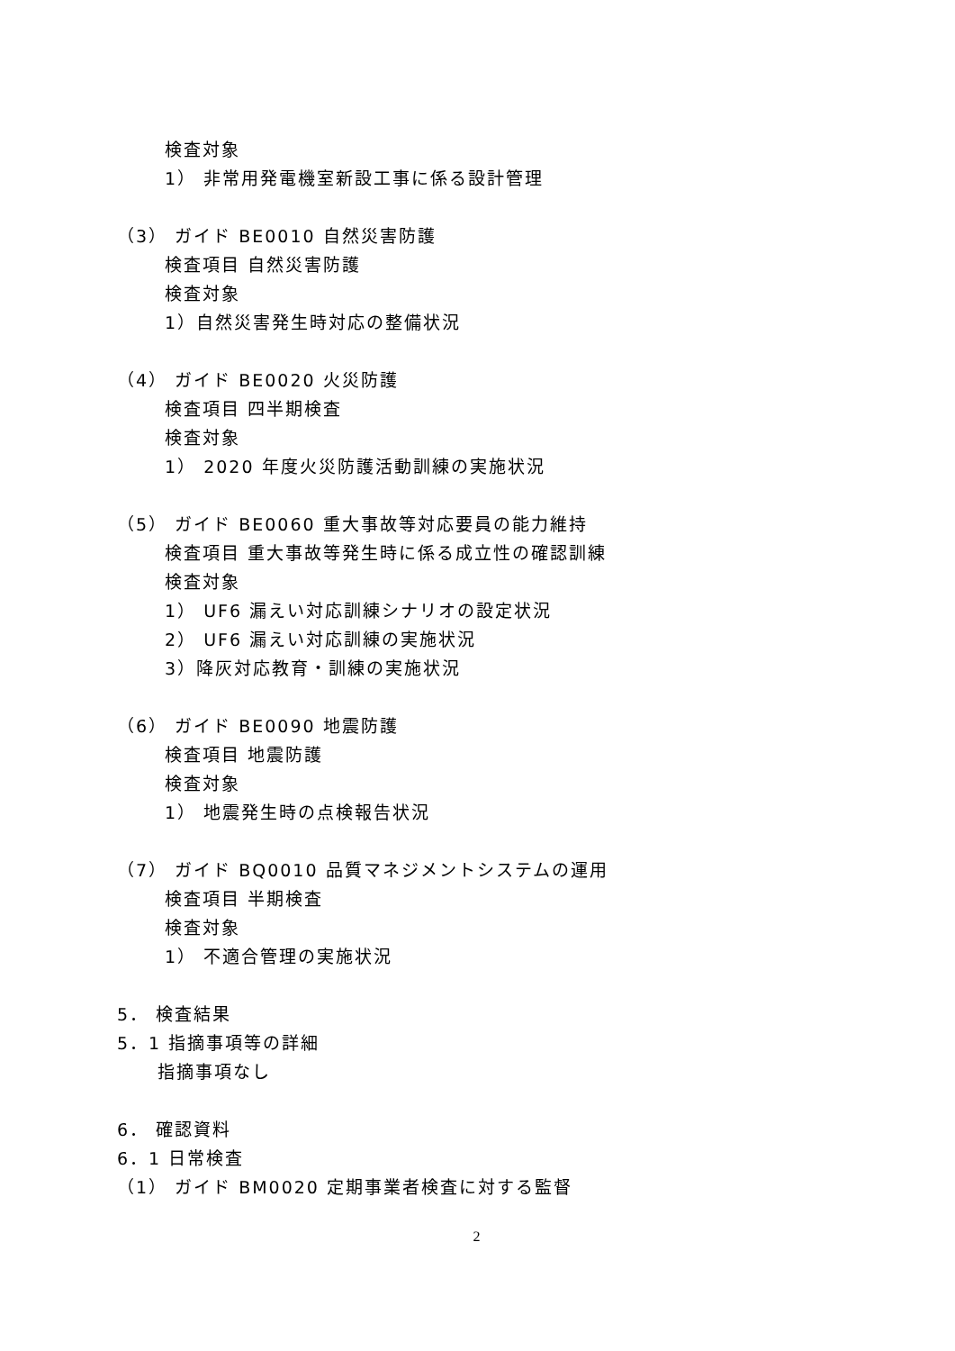検査対象
1） 非常用発電機室新設工事に係る設計管理
（3） ガイド BE0010 自然災害防護
検査項目 自然災害防護
検査対象
1）自然災害発生時対応の整備状況
（4） ガイド BE0020 火災防護
検査項目 四半期検査
検査対象
1） 2020 年度火災防護活動訓練の実施状況
（5） ガイド BE0060 重大事故等対応要員の能力維持
検査項目 重大事故等発生時に係る成立性の確認訓練
検査対象
1） UF6 漏えい対応訓練シナリオの設定状況
2） UF6 漏えい対応訓練の実施状況
3）降灰対応教育・訓練の実施状況
（6） ガイド BE0090 地震防護
検査項目 地震防護
検査対象
1） 地震発生時の点検報告状況
（7） ガイド BQ0010 品質マネジメントシステムの運用
検査項目 半期検査
検査対象
1） 不適合管理の実施状況
5． 検査結果
5．1 指摘事項等の詳細
指摘事項なし
6． 確認資料
6．1 日常検査
（1） ガイド BM0020 定期事業者検査に対する監督
2